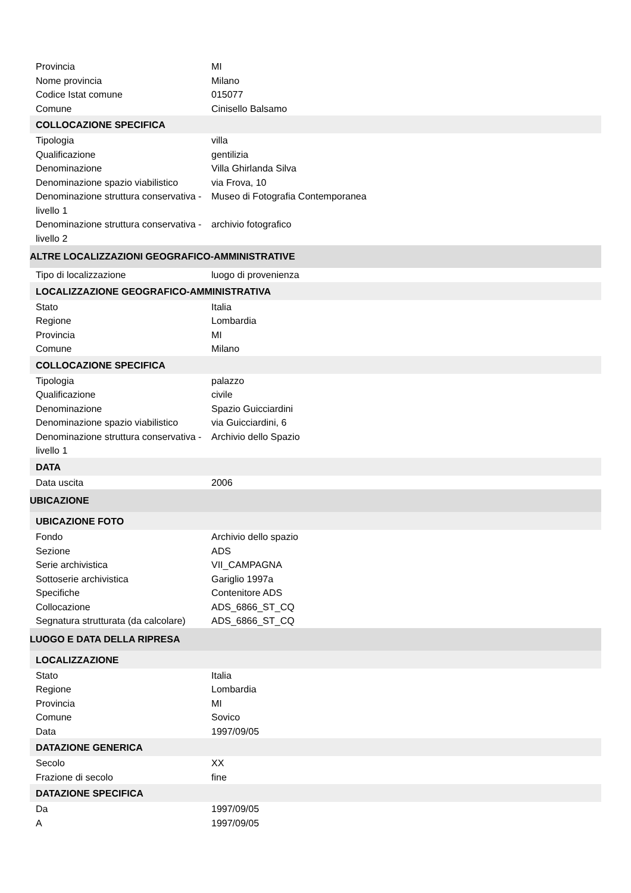| Provincia | MI |
| Nome provincia | Milano |
| Codice Istat comune | 015077 |
| Comune | Cinisello Balsamo |
| COLLOCAZIONE SPECIFICA | |
| Tipologia | villa |
| Qualificazione | gentilizia |
| Denominazione | Villa Ghirlanda Silva |
| Denominazione spazio viabilistico | via Frova, 10 |
| Denominazione struttura conservativa - livello 1 | Museo di Fotografia Contemporanea |
| Denominazione struttura conservativa - livello 2 | archivio fotografico |
| ALTRE LOCALIZZAZIONI GEOGRAFICO-AMMINISTRATIVE | |
| Tipo di localizzazione | luogo di provenienza |
| LOCALIZZAZIONE GEOGRAFICO-AMMINISTRATIVA | |
| Stato | Italia |
| Regione | Lombardia |
| Provincia | MI |
| Comune | Milano |
| COLLOCAZIONE SPECIFICA | |
| Tipologia | palazzo |
| Qualificazione | civile |
| Denominazione | Spazio Guicciardini |
| Denominazione spazio viabilistico | via Guicciardini, 6 |
| Denominazione struttura conservativa - livello 1 | Archivio dello Spazio |
| DATA | |
| Data uscita | 2006 |
| UBICAZIONE | |
| UBICAZIONE FOTO | |
| Fondo | Archivio dello spazio |
| Sezione | ADS |
| Serie archivistica | VII_CAMPAGNA |
| Sottoserie archivistica | Gariglio 1997a |
| Specifiche | Contenitore ADS |
| Collocazione | ADS_6866_ST_CQ |
| Segnatura strutturata (da calcolare) | ADS_6866_ST_CQ |
| LUOGO E DATA DELLA RIPRESA | |
| LOCALIZZAZIONE | |
| Stato | Italia |
| Regione | Lombardia |
| Provincia | MI |
| Comune | Sovico |
| Data | 1997/09/05 |
| DATAZIONE GENERICA | |
| Secolo | XX |
| Frazione di secolo | fine |
| DATAZIONE SPECIFICA | |
| Da | 1997/09/05 |
| A | 1997/09/05 |